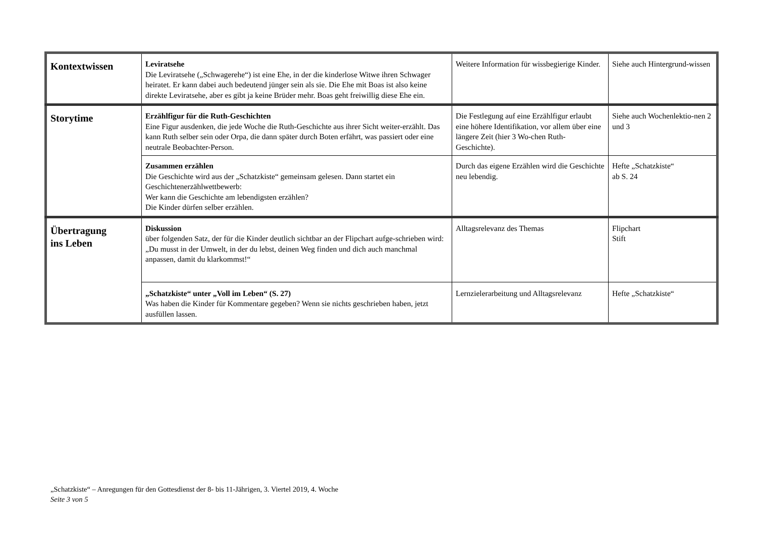| Kontextwissen | Leviratsehe Die Leviratsehe („Schwagerehe“) ist eine Ehe, in der die kinderlose Witwe ihren Schwager heiratet. Er kann dabei auch bedeutend jünger sein als sie. Die Ehe mit Boas ist also keine direkte Leviratsehe, aber es gibt ja keine Brüder mehr. Boas geht freiwillig diese Ehe ein. | Weitere Information für wissbegierige Kinder. | Siehe auch Hintergrund-wissen |
| Storytime | Erzählfigur für die Ruth-Geschichten Eine Figur ausdenken, die jede Woche die Ruth-Geschichte aus ihrer Sicht weiter-erzählt. Das kann Ruth selber sein oder Orpa, die dann später durch Boten erfährt, was passiert oder eine neutrale Beobachter-Person. | Die Festlegung auf eine Erzählfigur erlaubt eine höhere Identifikation, vor allem über eine längere Zeit (hier 3 Wo-chen Ruth-Geschichte). | Siehe auch Wochenlektio-nen 2 und 3 |
| | Zusammen erzählen Die Geschichte wird aus der „Schatzkiste“ gemeinsam gelesen. Dann startet ein Geschichtenerzählwettbewerb: Wer kann die Geschichte am lebendigsten erzählen? Die Kinder dürfen selber erzählen. | Durch das eigene Erzählen wird die Geschichte neu lebendig. | Hefte „Schatzkiste“ ab S. 24 |
| Übertragung ins Leben | Diskussion über folgenden Satz, der für die Kinder deutlich sichtbar an der Flipchart aufge-schrieben wird: „Du musst in der Umwelt, in der du lebst, deinen Weg finden und dich auch manchmal anpassen, damit du klarkommst!“ | Alltagsrelevanz des Themas | Flipchart Stift |
| | „Schatzkiste“ unter „Voll im Leben“ (S. 27) Was haben die Kinder für Kommentare gegeben? Wenn sie nichts geschrieben haben, jetzt ausfüllen lassen. | Lernzielerarbeitung und Alltagsrelevanz | Hefte „Schatzkiste“ |
„Schatzkiste“ – Anregungen für den Gottesdienst der 8- bis 11-Jährigen, 3. Viertel 2019, 4. Woche
Seite 3 von 5